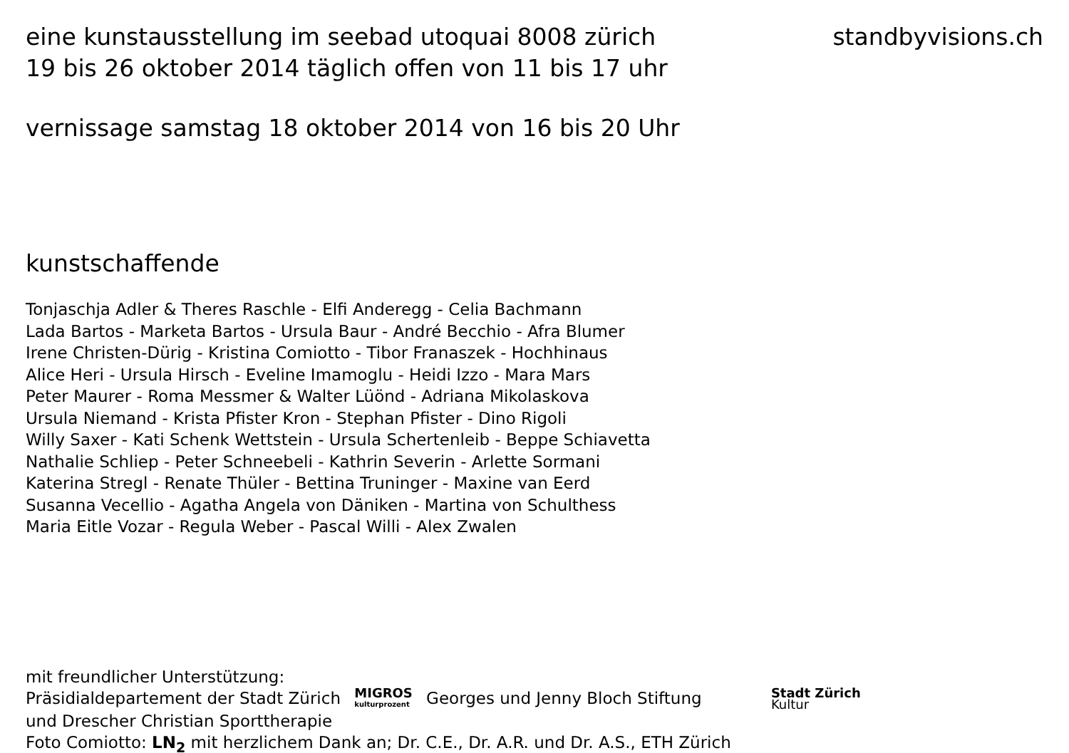eine kunstausstellung im seebad utoquai 8008 zürich
19 bis 26 oktober 2014 täglich offen von 11 bis 17 uhr
standbyvisions.ch
vernissage samstag 18 oktober 2014 von 16 bis 20 Uhr
kunstschaffende
Tonjaschja Adler & Theres Raschle - Elfi Anderegg - Celia Bachmann
Lada Bartos - Marketa Bartos - Ursula Baur - André Becchio - Afra Blumer
Irene Christen-Dürig - Kristina Comiotto - Tibor Franaszek - Hochhinaus
Alice Heri - Ursula Hirsch - Eveline Imamoglu - Heidi Izzo - Mara Mars
Peter Maurer - Roma Messmer & Walter Lüönd - Adriana Mikolaskova
Ursula Niemand - Krista Pfister Kron - Stephan Pfister - Dino Rigoli
Willy Saxer - Kati Schenk Wettstein - Ursula Schertenleib - Beppe Schiavetta
Nathalie Schliep - Peter Schneebeli - Kathrin Severin - Arlette Sormani
Katerina Stregl - Renate Thüler - Bettina Truninger - Maxine van Eerd
Susanna Vecellio - Agatha Angela von Däniken - Martina von Schulthess
Maria Eitle Vozar - Regula Weber - Pascal Willi - Alex Zwalen
mit freundlicher Unterstützung:
Präsidialdepartement der Stadt Zürich MIGROS kulturprozent Georges und Jenny Bloch Stiftung Stadt Zürich Kultur
und Drescher Christian Sporttherapie
Foto Comiotto: LN<sub>2</sub> mit herzlichem Dank an; Dr. C.E., Dr. A.R. und Dr. A.S., ETH Zürich